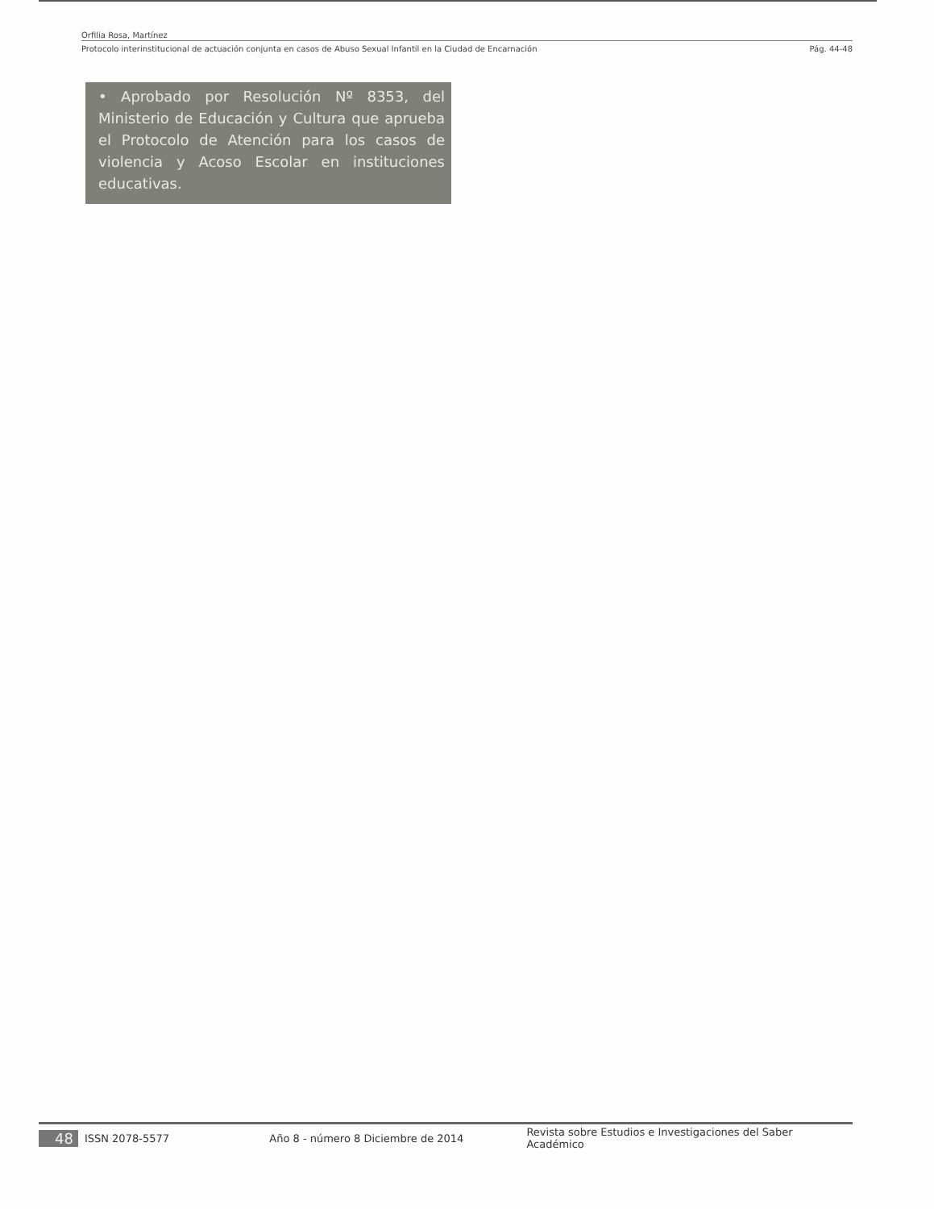Orfilia Rosa, Martínez
Protocolo interinstitucional de actuación conjunta en casos de Abuso Sexual Infantil en la Ciudad de Encarnación Pág. 44-48
• Aprobado por Resolución Nº 8353, del Ministerio de Educación y Cultura que aprueba el Protocolo de Atención para los casos de violencia y Acoso Escolar en instituciones educativas.
48 ISSN 2078-5577 Año 8 - número 8 Diciembre de 2014 Revista sobre Estudios e Investigaciones del Saber Académico